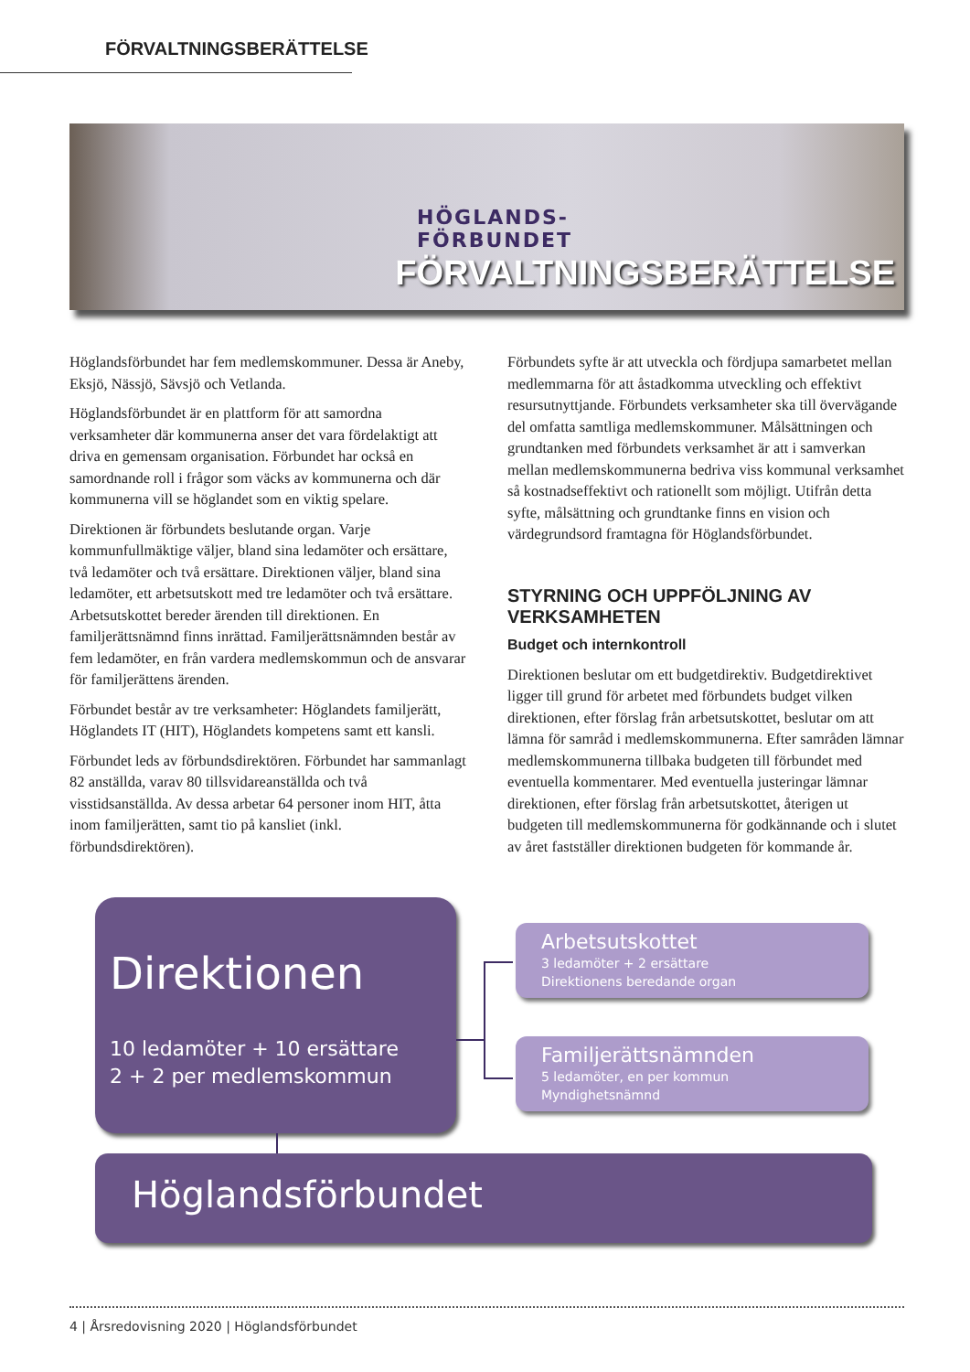FÖRVALTNINGSBERÄTTELSE
HÖGLANDS-
FÖRBUNDET
FÖRVALTNINGSBERÄTTELSE
Höglandsförbundet har fem medlemskommuner. Dessa är Aneby, Eksjö, Nässjö, Sävsjö och Vetlanda.
Höglandsförbundet är en plattform för att samordna verksamheter där kommunerna anser det vara fördelaktigt att driva en gemensam organisation. Förbundet har också en samordnande roll i frågor som väcks av kommunerna och där kommunerna vill se höglandet som en viktig spelare.
Direktionen är förbundets beslutande organ. Varje kommunfullmäktige väljer, bland sina ledamöter och ersättare, två ledamöter och två ersättare. Direktionen väljer, bland sina ledamöter, ett arbetsutskott med tre ledamöter och två ersättare. Arbetsutskottet bereder ärenden till direktionen. En familjerättsnämnd finns inrättad. Familjerättsnämnden består av fem ledamöter, en från vardera medlemskommun och de ansvarar för familjerättens ärenden.
Förbundet består av tre verksamheter: Höglandets familjerätt, Höglandets IT (HIT), Höglandets kompetens samt ett kansli.
Förbundet leds av förbundsdirektören. Förbundet har sammanlagt 82 anställda, varav 80 tillsvidareanställda och två visstidsanställda. Av dessa arbetar 64 personer inom HIT, åtta inom familjerätten, samt tio på kansliet (inkl. förbundsdirektören).
Förbundets syfte är att utveckla och fördjupa samarbetet mellan medlemmarna för att åstadkomma utveckling och effektivt resursutnyttjande. Förbundets verksamheter ska till övervägande del omfatta samtliga medlemskommuner. Målsättningen och grundtanken med förbundets verksamhet är att i samverkan mellan medlemskommunerna bedriva viss kommunal verksamhet så kostnadseffektivt och rationellt som möjligt. Utifrån detta syfte, målsättning och grundtanke finns en vision och värdegrundsord framtagna för Höglandsförbundet.
STYRNING OCH UPPFÖLJNING AV VERKSAMHETEN
Budget och internkontroll
Direktionen beslutar om ett budgetdirektiv. Budgetdirektivet ligger till grund för arbetet med förbundets budget vilken direktionen, efter förslag från arbetsutskottet, beslutar om att lämna för samråd i medlemskommunerna. Efter samråden lämnar medlemskommunerna tillbaka budgeten till förbundet med eventuella kommentarer. Med eventuella justeringar lämnar direktionen, efter förslag från arbetsutskottet, återigen ut budgeten till medlemskommunerna för godkännande och i slutet av året fastställer direktionen budgeten för kommande år.
Direktionen
10 ledamöter + 10 ersättare
2 + 2 per medlemskommun
Arbetsutskottet
3 ledamöter + 2 ersättare
Direktionens beredande organ
Familjerättsnämnden
5 ledamöter, en per kommun
Myndighetsnämnd
Höglandsförbundet
4 | Årsredovisning 2020 | Höglandsförbundet